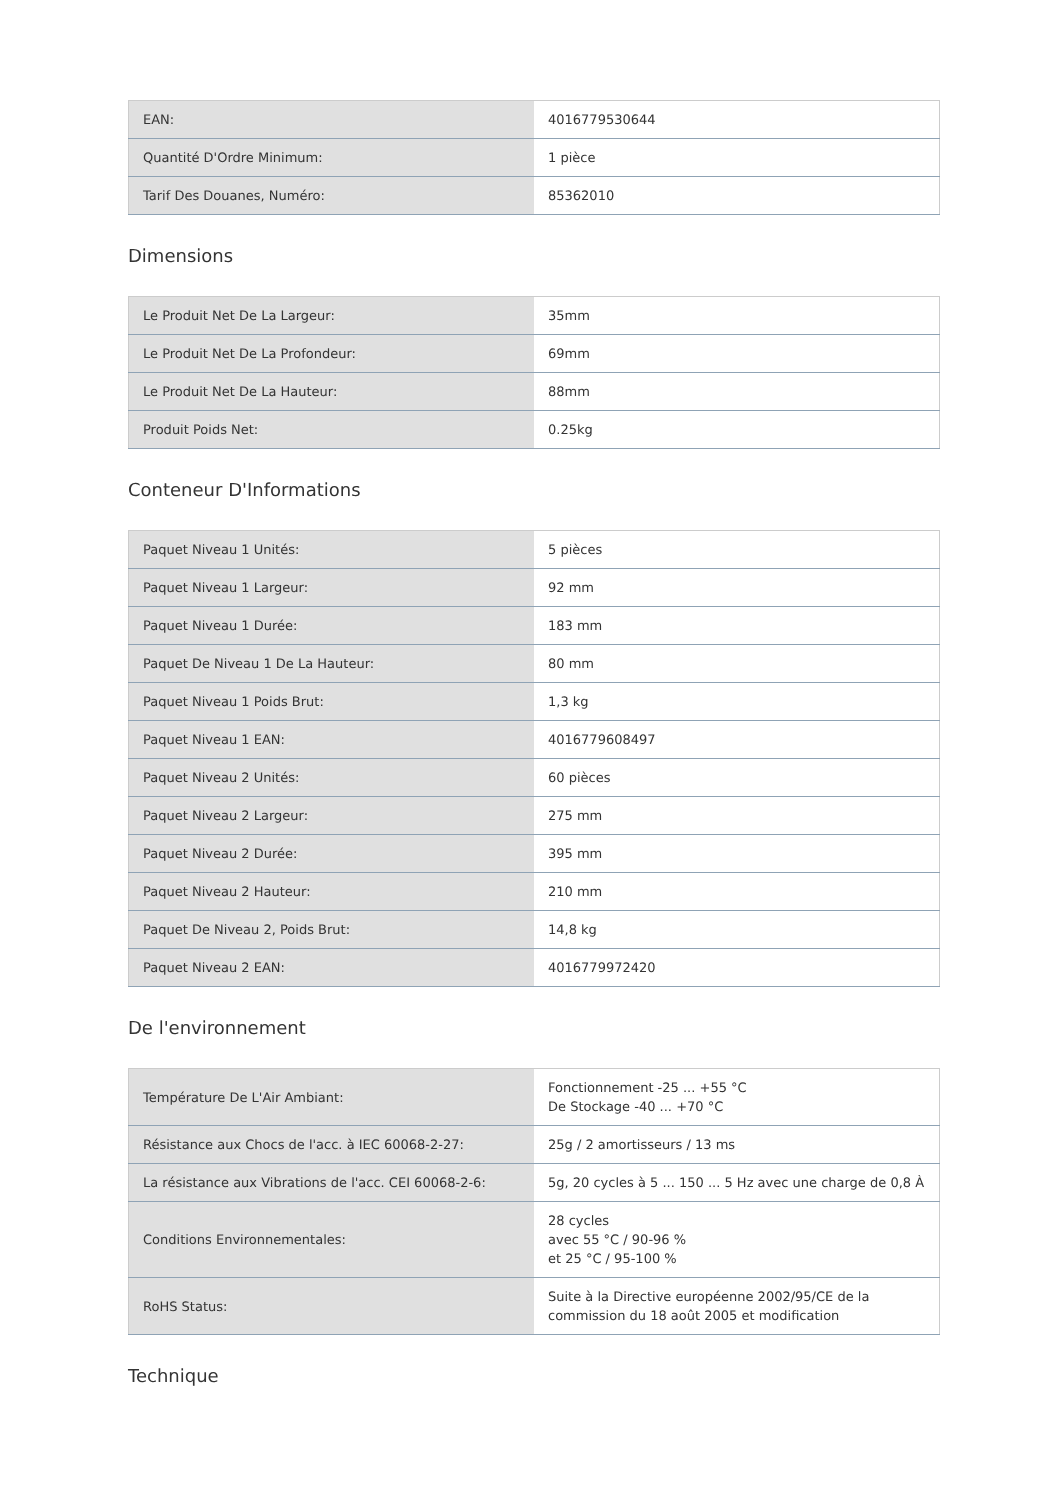| EAN: | 4016779530644 |
| Quantité D'Ordre Minimum: | 1 pièce |
| Tarif Des Douanes, Numéro: | 85362010 |
Dimensions
| Le Produit Net De La Largeur: | 35mm |
| Le Produit Net De La Profondeur: | 69mm |
| Le Produit Net De La Hauteur: | 88mm |
| Produit Poids Net: | 0.25kg |
Conteneur D'Informations
| Paquet Niveau 1 Unités: | 5 pièces |
| Paquet Niveau 1 Largeur: | 92 mm |
| Paquet Niveau 1 Durée: | 183 mm |
| Paquet De Niveau 1 De La Hauteur: | 80 mm |
| Paquet Niveau 1 Poids Brut: | 1,3 kg |
| Paquet Niveau 1 EAN: | 4016779608497 |
| Paquet Niveau 2 Unités: | 60 pièces |
| Paquet Niveau 2 Largeur: | 275 mm |
| Paquet Niveau 2 Durée: | 395 mm |
| Paquet Niveau 2 Hauteur: | 210 mm |
| Paquet De Niveau 2, Poids Brut: | 14,8 kg |
| Paquet Niveau 2 EAN: | 4016779972420 |
De l'environnement
| Température De L'Air Ambiant: | Fonctionnement -25 ... +55 °C De Stockage -40 ... +70 °C |
| Résistance aux Chocs de l'acc. à IEC 60068-2-27: | 25g / 2 amortisseurs / 13 ms |
| La résistance aux Vibrations de l'acc. CEI 60068-2-6: | 5g, 20 cycles à 5 ... 150 ... 5 Hz avec une charge de 0,8 À |
| Conditions Environnementales: | 28 cycles avec 55 °C / 90-96 % et 25 °C / 95-100 % |
| RoHS Status: | Suite à la Directive européenne 2002/95/CE de la commission du 18 août 2005 et modification |
Technique